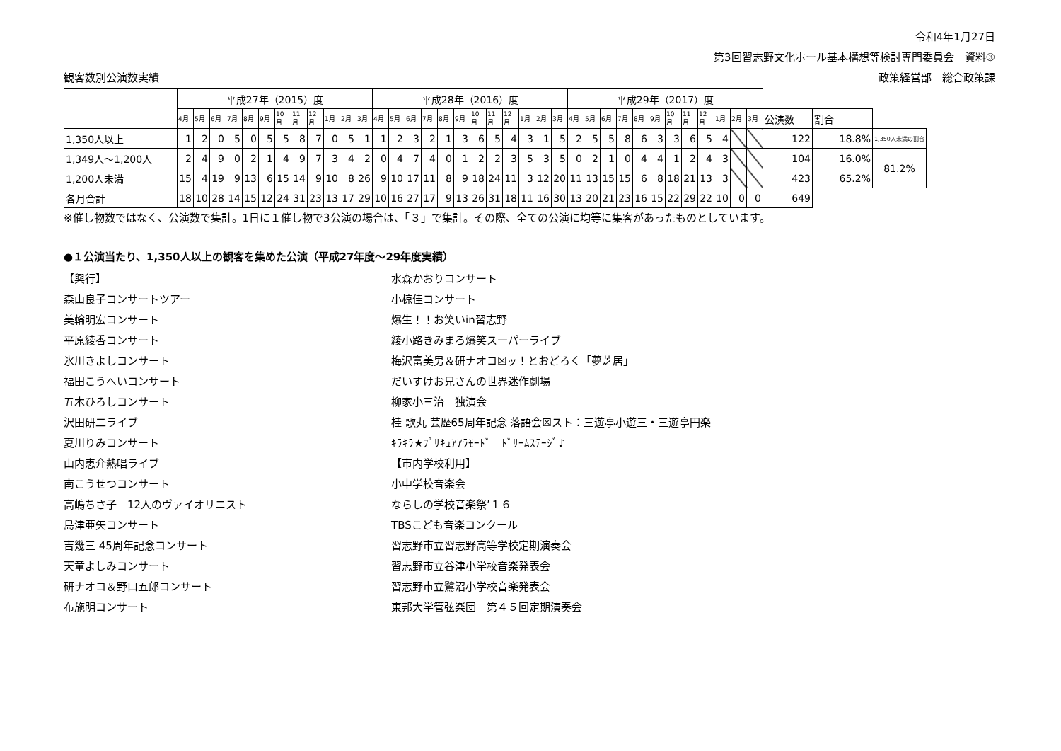令和4年1月27日
第3回習志野文化ホール基本構想等検討専門委員会　資料③
観客数別公演数実績 政策経営部　総合政策課
| | 平成27年（2015）度 | | | | | | | | | | | | 平成28年（2016）度 | | | | | | | | | | | | 平成29年（2017）度 | | | | | | | | | | | | | | |
| --- | --- | --- | --- | --- | --- | --- | --- | --- | --- | --- | --- | --- | --- | --- | --- | --- | --- | --- | --- | --- | --- | --- | --- | --- | --- | --- | --- | --- | --- | --- | --- | --- | --- | --- | --- | --- | --- | --- | --- |
| | 4月 | 5月 | 6月 | 7月 | 8月 | 9月 | 10月 | 11月 | 12月 | 1月 | 2月 | 3月 | 4月 | 5月 | 6月 | 7月 | 8月 | 9月 | 10月 | 11月 | 12月 | 1月 | 2月 | 3月 | 4月 | 5月 | 6月 | 7月 | 8月 | 9月 | 10月 | 11月 | 12月 | 1月 | 2月 | 3月 | 公演数 | 割合 | |
| 1,350人以上 | 1 | 2 | 0 | 5 | 0 | 5 | 5 | 8 | 7 | 0 | 5 | 1 | 1 | 2 | 3 | 2 | 1 | 3 | 6 | 5 | 4 | 3 | 1 | 5 | 2 | 5 | 5 | 8 | 6 | 3 | 3 | 6 | 5 | 4 | | | 122 | 18.8% | 1,350人未満の割合 |
| 1,349人～1,200人 | 2 | 4 | 9 | 0 | 2 | 1 | 4 | 9 | 7 | 3 | 4 | 2 | 0 | 4 | 7 | 4 | 0 | 1 | 2 | 2 | 3 | 5 | 3 | 5 | 0 | 2 | 1 | 0 | 4 | 4 | 1 | 2 | 4 | 3 | | | 104 | 16.0% | 81.2% |
| 1,200人未満 | 15 | 4 | 19 | 9 | 13 | 6 | 15 | 14 | 9 | 10 | 8 | 26 | 9 | 10 | 17 | 11 | 8 | 9 | 18 | 24 | 11 | 3 | 12 | 20 | 11 | 13 | 15 | 15 | 6 | 8 | 18 | 21 | 13 | 3 | | | 423 | 65.2% | |
| 各月合計 | 18 | 10 | 28 | 14 | 15 | 12 | 24 | 31 | 23 | 13 | 17 | 29 | 10 | 16 | 27 | 17 | 9 | 13 | 26 | 31 | 18 | 11 | 16 | 30 | 13 | 20 | 21 | 23 | 16 | 15 | 22 | 29 | 22 | 10 | 0 | 0 | 649 | | |
※催し物数ではなく、公演数で集計。1日に１催し物で3公演の場合は、「３」で集計。その際、全ての公演に均等に集客があったものとしています。
●１公演当たり、1,350人以上の観客を集めた公演（平成27年度～29年度実績）
【興行】
森山良子コンサートツアー
美輪明宏コンサート
平原綾香コンサート
氷川きよしコンサート
福田こうへいコンサート
五木ひろしコンサート
沢田研二ライブ
夏川りみコンサート
山内恵介熱唱ライブ
南こうせつコンサート
高嶋ちさ子　12人のヴァイオリニスト
島津亜矢コンサート
吉幾三 45周年記念コンサート
天童よしみコンサート
研ナオコ＆野口五郎コンサート
布施明コンサート
水森かおりコンサート
小椋佳コンサート
爆生！！お笑いin習志野
綾小路きみまろ爆笑スーパーライブ
梅沢富美男＆研ナオコ☒ッ！とおどろく「夢芝居」
だいすけお兄さんの世界迷作劇場
柳家小三治　独演会
桂 歌丸 芸歴65周年記念 落語会☒スト：三遊亭小遊三・三遊亭円楽
ｷﾗｷﾗ★ﾌﾟﾘｷｭｱｱﾗﾓｰﾄﾞ　ﾄﾞﾘｰﾑｽﾃｰｼﾞ♪
【市内学校利用】
小中学校音楽会
ならしの学校音楽祭’１６
TBSこども音楽コンクール
習志野市立習志野高等学校定期演奏会
習志野市立谷津小学校音楽発表会
習志野市立鷺沼小学校音楽発表会
東邦大学管弦楽団　第４５回定期演奏会